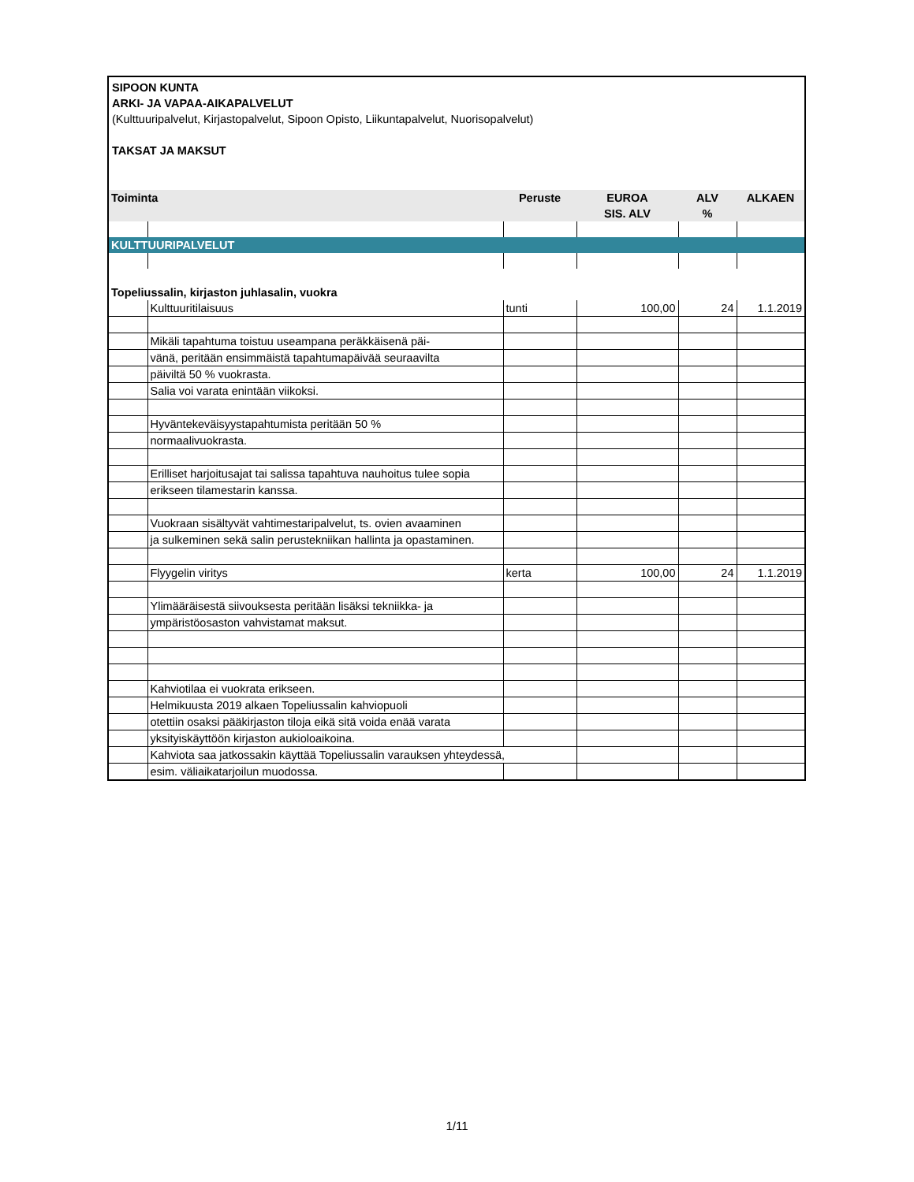SIPOON KUNTA
ARKI- JA VAPAA-AIKAPALVELUT
(Kulttuuripalvelut, Kirjastopalvelut, Sipoon Opisto, Liikuntapalvelut, Nuorisopalvelut)
TAKSAT JA MAKSUT
| Toiminta | | Peruste | EUROA SIS. ALV | ALV % | ALKAEN |
| --- | --- | --- | --- | --- | --- |
| KULTTUURIPALVELUT | | | | | |
| Topeliussalin, kirjaston juhlasalin, vuokra | | | | | |
| | Kulttuuritilaisuus | tunti | 100,00 | 24 | 1.1.2019 |
| | Mikäli tapahtuma toistuu useampana peräkkäisenä päi- | | | | |
| | vänä, peritään ensimmäistä tapahtumapäivää seuraavilta | | | | |
| | päiviltä 50 % vuokrasta. | | | | |
| | Salia voi varata enintään viikoksi. | | | | |
| | Hyväntekeväisyystapahtumista peritään 50 % | | | | |
| | normaalivuokrasta. | | | | |
| | Erilliset harjoitusajat tai salissa tapahtuva nauhoitus tulee sopia | | | | |
| | erikseen tilamestarin kanssa. | | | | |
| | Vuokraan sisältyvät vahtimestaripalvelut, ts. ovien avaaminen | | | | |
| | ja sulkeminen sekä salin perustekniikan hallinta ja opastaminen. | | | | |
| | Flyygelin viritys | kerta | 100,00 | 24 | 1.1.2019 |
| | Ylimääräisestä siivouksesta peritään lisäksi tekniikka- ja | | | | |
| | ympäristöosaston vahvistamat maksut. | | | | |
| | Kahviotilaa ei vuokrata erikseen. | | | | |
| | Helmikuusta 2019 alkaen Topeliussalin kahviopuoli | | | | |
| | otettiin osaksi pääkirjaston tiloja eikä sitä voida enää varata | | | | |
| | yksityiskäyttöön kirjaston aukioloaikoina. | | | | |
| | Kahviota saa jatkossakin käyttää Topeliussalin varauksen yhteydessä, | | | | |
| | esim. väliaikatarjoilun muodossa. | | | | |
1/11